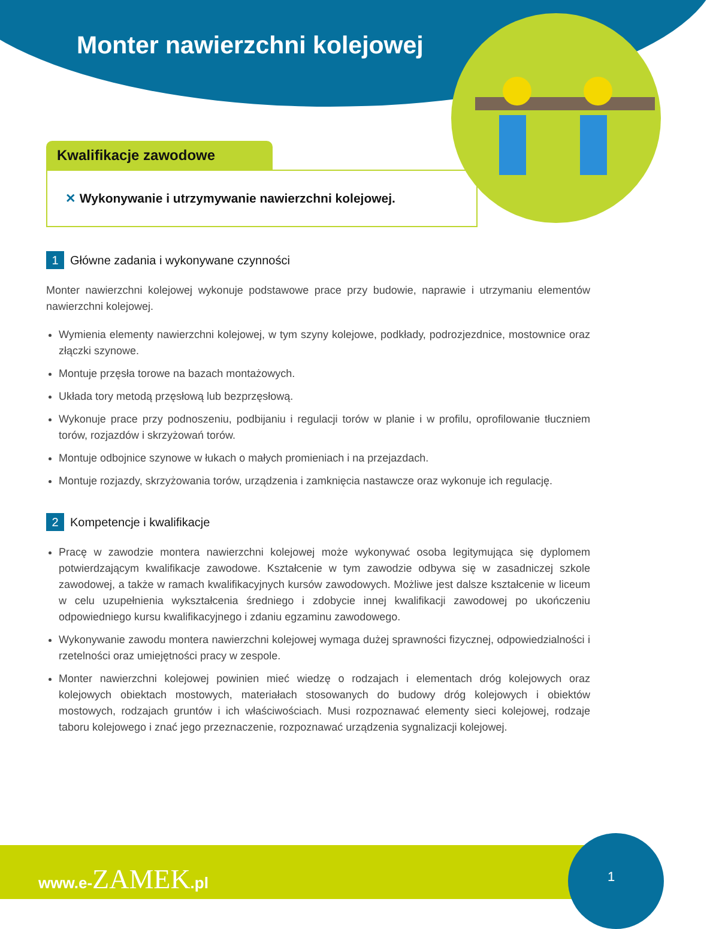Monter nawierzchni kolejowej
Kwalifikacje zawodowe
✕ Wykonywanie i utrzymywanie nawierzchni kolejowej.
1 Główne zadania i wykonywane czynności
Monter nawierzchni kolejowej wykonuje podstawowe prace przy budowie, naprawie i utrzymaniu elementów nawierzchni kolejowej.
Wymienia elementy nawierzchni kolejowej, w tym szyny kolejowe, podkłady, podrozjezdnice, mostownice oraz złączki szynowe.
Montuje przęsła torowe na bazach montażowych.
Układa tory metodą przęsłową lub bezprzęsłową.
Wykonuje prace przy podnoszeniu, podbijaniu i regulacji torów w planie i w profilu, oprofilowanie tłuczniem torów, rozjazdów i skrzyżowań torów.
Montuje odbojnice szynowe w łukach o małych promieniach i na przejazdach.
Montuje rozjazdy, skrzyżowania torów, urządzenia i zamknięcia nastawcze oraz wykonuje ich regulację.
2 Kompetencje i kwalifikacje
Pracę w zawodzie montera nawierzchni kolejowej może wykonywać osoba legitymująca się dyplomem potwierdzającym kwalifikacje zawodowe. Kształcenie w tym zawodzie odbywa się w zasadniczej szkole zawodowej, a także w ramach kwalifikacyjnych kursów zawodowych. Możliwe jest dalsze kształcenie w liceum w celu uzupełnienia wykształcenia średniego i zdobycie innej kwalifikacji zawodowej po ukończeniu odpowiedniego kursu kwalifikacyjnego i zdaniu egzaminu zawodowego.
Wykonywanie zawodu montera nawierzchni kolejowej wymaga dużej sprawności fizycznej, odpowiedzialności i rzetelności oraz umiejętności pracy w zespole.
Monter nawierzchni kolejowej powinien mieć wiedzę o rodzajach i elementach dróg kolejowych oraz kolejowych obiektach mostowych, materiałach stosowanych do budowy dróg kolejowych i obiektów mostowych, rodzajach gruntów i ich właściwościach. Musi rozpoznawać elementy sieci kolejowej, rodzaje taboru kolejowego i znać jego przeznaczenie, rozpoznawać urządzenia sygnalizacji kolejowej.
www.e-ZAMEK.pl
1